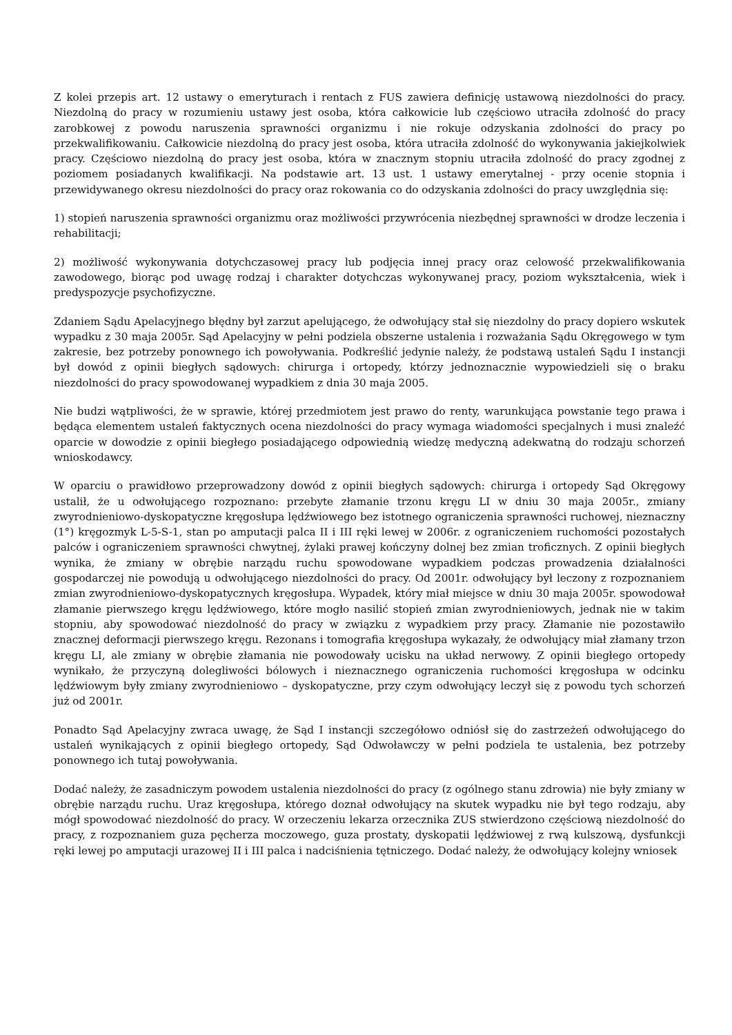Z kolei przepis art. 12 ustawy o emeryturach i rentach z FUS zawiera definicję ustawową niezdolności do pracy. Niezdolną do pracy w rozumieniu ustawy jest osoba, która całkowicie lub częściowo utraciła zdolność do pracy zarobkowej z powodu naruszenia sprawności organizmu i nie rokuje odzyskania zdolności do pracy po przekwalifikowaniu. Całkowicie niezdolną do pracy jest osoba, która utraciła zdolność do wykonywania jakiejkolwiek pracy. Częściowo niezdolną do pracy jest osoba, która w znacznym stopniu utraciła zdolność do pracy zgodnej z poziomem posiadanych kwalifikacji. Na podstawie art. 13 ust. 1 ustawy emerytalnej - przy ocenie stopnia i przewidywanego okresu niezdolności do pracy oraz rokowania co do odzyskania zdolności do pracy uwzględnia się:
1) stopień naruszenia sprawności organizmu oraz możliwości przywrócenia niezbędnej sprawności w drodze leczenia i rehabilitacji;
2) możliwość wykonywania dotychczasowej pracy lub podjęcia innej pracy oraz celowość przekwalifikowania zawodowego, biorąc pod uwagę rodzaj i charakter dotychczas wykonywanej pracy, poziom wykształcenia, wiek i predyspozycje psychofizyczne.
Zdaniem Sądu Apelacyjnego błędny był zarzut apelującego, że odwołujący stał się niezdolny do pracy dopiero wskutek wypadku z 30 maja 2005r. Sąd Apelacyjny w pełni podziela obszerne ustalenia i rozważania Sądu Okręgowego w tym zakresie, bez potrzeby ponownego ich powoływania. Podkreślić jedynie należy, że podstawą ustaleń Sądu I instancji był dowód z opinii biegłych sądowych: chirurga i ortopedy, którzy jednoznacznie wypowiedzieli się o braku niezdolności do pracy spowodowanej wypadkiem z dnia 30 maja 2005.
Nie budzi wątpliwości, że w sprawie, której przedmiotem jest prawo do renty, warunkująca powstanie tego prawa i będąca elementem ustaleń faktycznych ocena niezdolności do pracy wymaga wiadomości specjalnych i musi znaleźć oparcie w dowodzie z opinii biegłego posiadającego odpowiednią wiedzę medyczną adekwatną do rodzaju schorzeń wnioskodawcy.
W oparciu o prawidłowo przeprowadzony dowód z opinii biegłych sądowych: chirurga i ortopedy Sąd Okręgowy ustalił, że u odwołującego rozpoznano: przebyte złamanie trzonu kręgu LI w dniu 30 maja 2005r., zmiany zwyrodnieniowo-dyskopatyczne kręgosłupa lędźwiowego bez istotnego ograniczenia sprawności ruchowej, nieznaczny (1°) kręgozmyk L-5-S-1, stan po amputacji palca II i III ręki lewej w 2006r. z ograniczeniem ruchomości pozostałych palców i ograniczeniem sprawności chwytnej, żylaki prawej kończyny dolnej bez zmian troficznych. Z opinii biegłych wynika, że zmiany w obrębie narządu ruchu spowodowane wypadkiem podczas prowadzenia działalności gospodarczej nie powodują u odwołującego niezdolności do pracy. Od 2001r. odwołujący był leczony z rozpoznaniem zmian zwyrodnieniowo-dyskopatycznych kręgosłupa. Wypadek, który miał miejsce w dniu 30 maja 2005r. spowodował złamanie pierwszego kręgu lędźwiowego, które mogło nasilić stopień zmian zwyrodnieniowych, jednak nie w takim stopniu, aby spowodować niezdolność do pracy w związku z wypadkiem przy pracy. Złamanie nie pozostawiło znacznej deformacji pierwszego kręgu. Rezonans i tomografia kręgosłupa wykazały, że odwołujący miał złamany trzon kręgu LI, ale zmiany w obrębie złamania nie powodowały ucisku na układ nerwowy. Z opinii biegłego ortopedy wynikało, że przyczyną dolegliwości bólowych i nieznacznego ograniczenia ruchomości kręgosłupa w odcinku lędźwiowym były zmiany zwyrodnieniowo – dyskopatyczne, przy czym odwołujący leczył się z powodu tych schorzeń już od 2001r.
Ponadto Sąd Apelacyjny zwraca uwagę, że Sąd I instancji szczegółowo odniósł się do zastrzeżeń odwołującego do ustaleń wynikających z opinii biegłego ortopedy, Sąd Odwoławczy w pełni podziela te ustalenia, bez potrzeby ponownego ich tutaj powoływania.
Dodać należy, że zasadniczym powodem ustalenia niezdolności do pracy (z ogólnego stanu zdrowia) nie były zmiany w obrębie narządu ruchu. Uraz kręgosłupa, którego doznał odwołujący na skutek wypadku nie był tego rodzaju, aby mógł spowodować niezdolność do pracy. W orzeczeniu lekarza orzecznika ZUS stwierdzono częściową niezdolność do pracy, z rozpoznaniem guza pęcherza moczowego, guza prostaty, dyskopatii lędźwiowej z rwą kulszową, dysfunkcji ręki lewej po amputacji urazowej II i III palca i nadciśnienia tętniczego. Dodać należy, że odwołujący kolejny wniosek